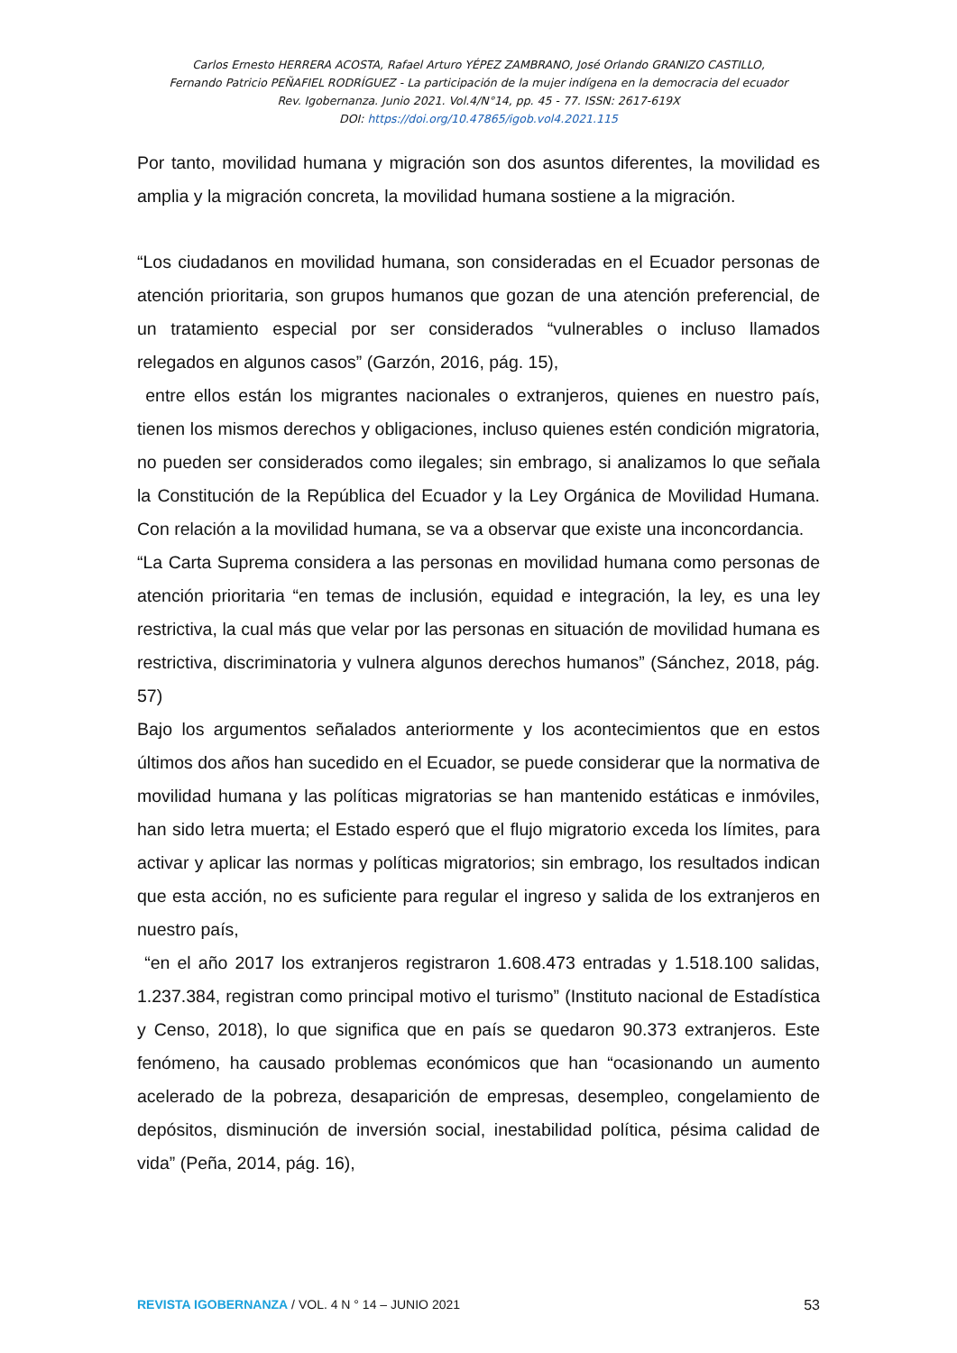Carlos Ernesto HERRERA ACOSTA, Rafael Arturo YÉPEZ ZAMBRANO, José Orlando GRANIZO CASTILLO,
Fernando Patricio PEÑAFIEL RODRÍGUEZ - La participación de la mujer indígena en la democracia del ecuador
Rev. Igobernanza. Junio 2021. Vol.4/N°14, pp. 45 - 77. ISSN: 2617-619X
DOI: https://doi.org/10.47865/igob.vol4.2021.115
Por tanto, movilidad humana y migración son dos asuntos diferentes, la movilidad es amplia y la migración concreta, la movilidad humana sostiene a la migración.
“Los ciudadanos en movilidad humana, son consideradas en el Ecuador personas de atención prioritaria, son grupos humanos que gozan de una atención preferencial, de un tratamiento especial por ser considerados “vulnerables o incluso llamados relegados en algunos casos” (Garzón, 2016, pág. 15),
entre ellos están los migrantes nacionales o extranjeros, quienes en nuestro país, tienen los mismos derechos y obligaciones, incluso quienes estén condición migratoria, no pueden ser considerados como ilegales; sin embrago, si analizamos lo que señala la Constitución de la República del Ecuador y la Ley Orgánica de Movilidad Humana. Con relación a la movilidad humana, se va a observar que existe una inconcordancia.
“La Carta Suprema considera a las personas en movilidad humana como personas de atención prioritaria “en temas de inclusión, equidad e integración, la ley, es una ley restrictiva, la cual más que velar por las personas en situación de movilidad humana es restrictiva, discriminatoria y vulnera algunos derechos humanos” (Sánchez, 2018, pág. 57)
Bajo los argumentos señalados anteriormente y los acontecimientos que en estos últimos dos años han sucedido en el Ecuador, se puede considerar que la normativa de movilidad humana y las políticas migratorias se han mantenido estáticas e inmóviles, han sido letra muerta; el Estado esperó que el flujo migratorio exceda los límites, para activar y aplicar las normas y políticas migratorios; sin embrago, los resultados indican que esta acción, no es suficiente para regular el ingreso y salida de los extranjeros en nuestro país,
“en el año 2017 los extranjeros registraron 1.608.473 entradas y 1.518.100 salidas, 1.237.384, registran como principal motivo el turismo” (Instituto nacional de Estadística y Censo, 2018), lo que significa que en país se quedaron 90.373 extranjeros. Este fenómeno, ha causado problemas económicos que han “ocasionando un aumento acelerado de la pobreza, desaparición de empresas, desempleo, congelamiento de depósitos, disminución de inversión social, inestabilidad política, pésima calidad de vida” (Peña, 2014, pág. 16),
REVISTA IGOBERNANZA / VOL. 4 N ° 14 – JUNIO 2021 53